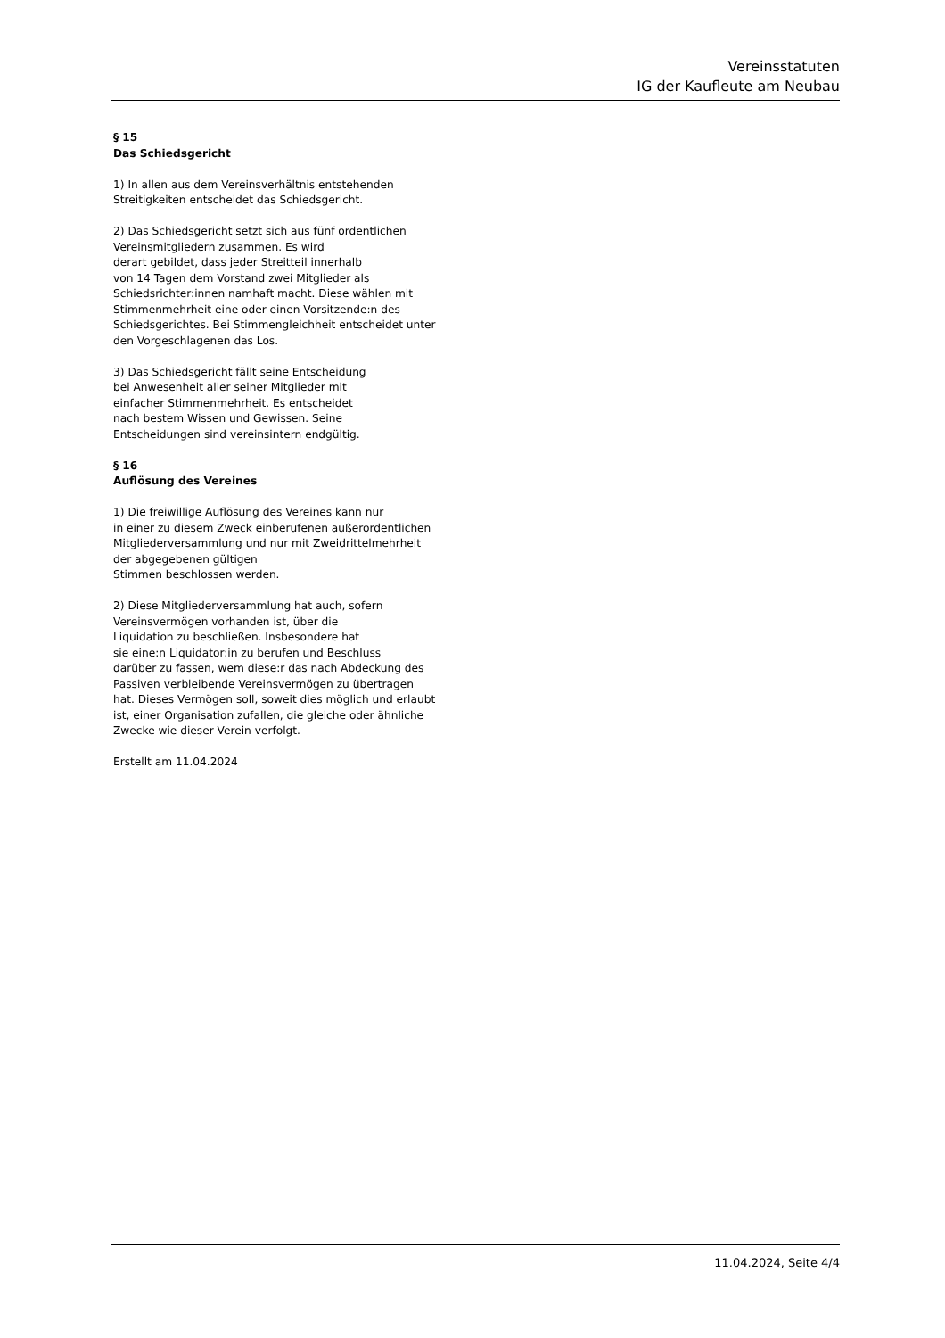Vereinsstatuten
IG der Kaufleute am Neubau
§ 15
Das Schiedsgericht
1) In allen aus dem Vereinsverhältnis entstehenden
Streitigkeiten entscheidet das Schiedsgericht.
2) Das Schiedsgericht setzt sich aus fünf ordentlichen
Vereinsmitgliedern zusammen. Es wird
derart gebildet, dass jeder Streitteil innerhalb
von 14 Tagen dem Vorstand zwei Mitglieder als
Schiedsrichter:innen namhaft macht. Diese wählen mit
Stimmenmehrheit eine oder einen Vorsitzende:n des
Schiedsgerichtes. Bei Stimmengleichheit entscheidet unter
den Vorgeschlagenen das Los.
3) Das Schiedsgericht fällt seine Entscheidung
bei Anwesenheit aller seiner Mitglieder mit
einfacher Stimmenmehrheit. Es entscheidet
nach bestem Wissen und Gewissen. Seine
Entscheidungen sind vereinsintern endgültig.
§ 16
Auflösung des Vereines
1) Die freiwillige Auflösung des Vereines kann nur
in einer zu diesem Zweck einberufenen außerordentlichen
Mitgliederversammlung und nur mit Zweidrittelmehrheit
der abgegebenen gültigen
Stimmen beschlossen werden.
2) Diese Mitgliederversammlung hat auch, sofern
Vereinsvermögen vorhanden ist, über die
Liquidation zu beschließen. Insbesondere hat
sie eine:n Liquidator:in zu berufen und Beschluss
darüber zu fassen, wem diese:r das nach Abdeckung des
Passiven verbleibende Vereinsvermögen zu übertragen
hat. Dieses Vermögen soll, soweit dies möglich und erlaubt
ist, einer Organisation zufallen, die gleiche oder ähnliche
Zwecke wie dieser Verein verfolgt.
Erstellt am 11.04.2024
11.04.2024, Seite 4/4